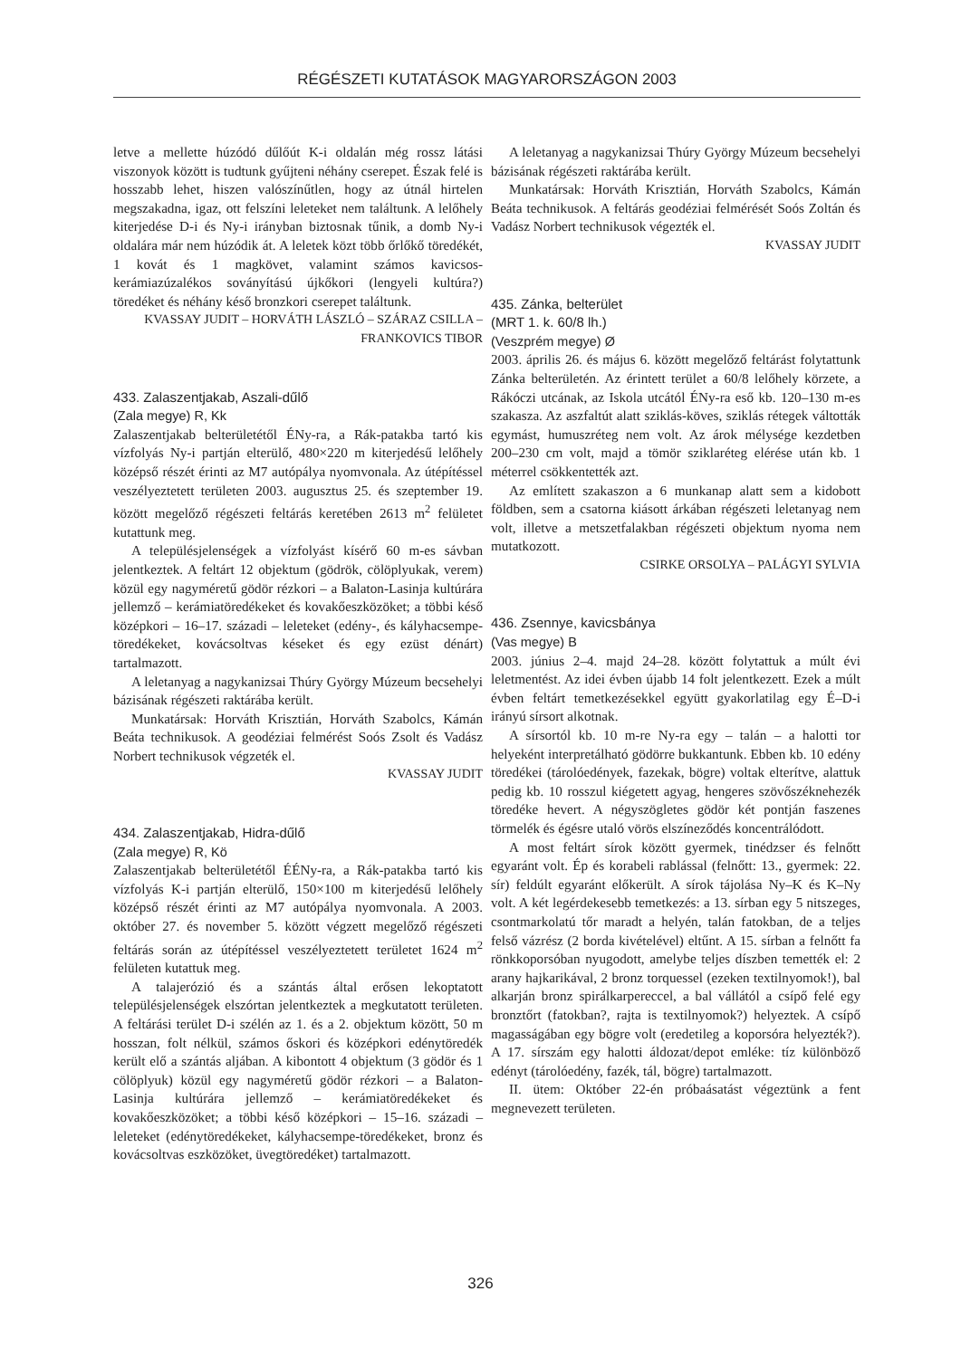RÉGÉSZETI KUTATÁSOK MAGYARORSZÁGON 2003
letve a mellette húzódó dűlőút K-i oldalán még rossz látási viszonyok között is tudtunk gyűjteni néhány cserepet. Észak felé is hosszabb lehet, hiszen valószínűtlen, hogy az útnál hirtelen megszakadna, igaz, ott felszíni leleteket nem találtunk. A lelőhely kiterjedése D-i és Ny-i irányban biztosnak tűnik, a domb Ny-i oldalára már nem húzódik át. A leletek közt több őrlőkő töredékét, 1 kovát és 1 magkövet, valamint számos kavicsos-kerámiazúzalékos soványítású újkőkori (lengyeli kultúra?) töredéket és néhány késő bronzkori cserepet találtunk.
KVASSAY JUDIT – HORVÁTH LÁSZLÓ – SZÁRAZ CSILLA –
FRANKOVICS TIBOR
433. Zalaszentjakab, Aszali-dűlő
(Zala megye) R, Kk
Zalaszentjakab belterületétől ÉNy-ra, a Rák-patakba tartó kis vízfolyás Ny-i partján elterülő, 480×220 m kiterjedésű lelőhely középső részét érinti az M7 autópálya nyomvonala. Az útépítéssel veszélyeztetett területen 2003. augusztus 25. és szeptember 19. között megelőző régészeti feltárás keretében 2613 m<sup>2</sup> felületet kutattunk meg.
A településjelenségek a vízfolyást kísérő 60 m-es sávban jelentkeztek. A feltárt 12 objektum (gödrök, cölöplyukak, verem) közül egy nagyméretű gödör rézkori – a Balaton-Lasinja kultúrára jellemző – kerámiatöredékeket és kovakőeszközöket; a többi késő középkori – 16–17. századi – leleteket (edény-, és kályhacsempe-töredékeket, kovácsoltvas késeket és egy ezüst dénárt) tartalmazott.
A leletanyag a nagykanizsai Thúry György Múzeum becsehelyi bázisának régészeti raktárába került.
Munkatársak: Horváth Krisztián, Horváth Szabolcs, Kámán Beáta technikusok. A geodéziai felmérést Soós Zsolt és Vadász Norbert technikusok végzeték el.
KVASSAY JUDIT
434. Zalaszentjakab, Hidra-dűlő
(Zala megye) R, Kö
Zalaszentjakab belterületétől ÉÉNy-ra, a Rák-patakba tartó kis vízfolyás K-i partján elterülő, 150×100 m kiterjedésű lelőhely középső részét érinti az M7 autópálya nyomvonala. A 2003. október 27. és november 5. között végzett megelőző régészeti feltárás során az útépítéssel veszélyeztetett területet 1624 m<sup>2</sup> felületen kutattuk meg.
A talajerózió és a szántás által erősen lekoptatott településjelenségek elszórtan jelentkeztek a megkutatott területen. A feltárási terület D-i szélén az 1. és a 2. objektum között, 50 m hosszan, folt nélkül, számos őskori és középkori edénytöredék került elő a szántás aljában. A kibontott 4 objektum (3 gödör és 1 cölöplyuk) közül egy nagyméretű gödör rézkori – a Balaton-Lasinja kultúrára jellemző – kerámiatöredékeket és kovakőeszközöket; a többi késő középkori – 15–16. századi – leleteket (edénytöredékeket, kályhacsempe-töredékeket, bronz és kovácsoltvas eszközöket, üvegtöredéket) tartalmazott.
A leletanyag a nagykanizsai Thúry György Múzeum becsehelyi bázisának régészeti raktárába került.
Munkatársak: Horváth Krisztián, Horváth Szabolcs, Kámán Beáta technikusok. A feltárás geodéziai felmérését Soós Zoltán és Vadász Norbert technikusok végezték el.
KVASSAY JUDIT
435. Zánka, belterület
(MRT 1. k. 60/8 lh.)
(Veszprém megye) Ø
2003. április 26. és május 6. között megelőző feltárást folytattunk Zánka belterületén. Az érintett terület a 60/8 lelőhely körzete, a Rákóczi utcának, az Iskola utcától ÉNy-ra eső kb. 120–130 m-es szakasza. Az aszfaltút alatt sziklás-köves, sziklás rétegek váltották egymást, humuszréteg nem volt. Az árok mélysége kezdetben 200–230 cm volt, majd a tömör sziklaréteg elérése után kb. 1 méterrel csökkentették azt.
Az említett szakaszon a 6 munkanap alatt sem a kidobott földben, sem a csatorna kiásott árkában régészeti leletanyag nem volt, illetve a metszetfalakban régészeti objektum nyoma nem mutatkozott.
CSIRKE ORSOLYA – PALÁGYI SYLVIA
436. Zsennye, kavicsbánya
(Vas megye) B
2003. június 2–4. majd 24–28. között folytattuk a múlt évi leletmentést. Az idei évben újabb 14 folt jelentkezett. Ezek a múlt évben feltárt temetkezésekkel együtt gyakorlatilag egy É–D-i irányú sírsort alkotnak.
A sírsortól kb. 10 m-re Ny-ra egy – talán – a halotti tor helyeként interpretálható gödörre bukkantunk. Ebben kb. 10 edény töredékei (tárolóedények, fazekak, bögre) voltak elterítve, alattuk pedig kb. 10 rosszul kiégetett agyag, hengeres szövőszéknehezék töredéke hevert. A négyszögletes gödör két pontján faszenes törmelék és égésre utaló vörös elszíneződés koncentrálódott.
A most feltárt sírok között gyermek, tinédzser és felnőtt egyaránt volt. Ép és korabeli rablással (felnőtt: 13., gyermek: 22. sír) feldúlt egyaránt előkerült. A sírok tájolása Ny–K és K–Ny volt. A két legérdekesebb temetkezés: a 13. sírban egy 5 nitszeges, csontmarkolatú tőr maradt a helyén, talán fatokban, de a teljes felső vázrész (2 borda kivételével) eltűnt. A 15. sírban a felnőtt fa rönkkoporsóban nyugodott, amelybe teljes díszben temették el: 2 arany hajkarikával, 2 bronz torquessel (ezeken textilnyomok!), bal alkarján bronz spirálkarpereccel, a bal vállától a csípő felé egy bronztőrt (fatokban?, rajta is textilnyomok?) helyeztek. A csípő magasságában egy bögre volt (eredetileg a koporsóra helyezték?). A 17. sírszám egy halotti áldozat/depot emléke: tíz különböző edényt (tárolóedény, fazék, tál, bögre) tartalmazott.
II. ütem: Október 22-én próbaásatást végeztünk a fent megnevezett területen.
326